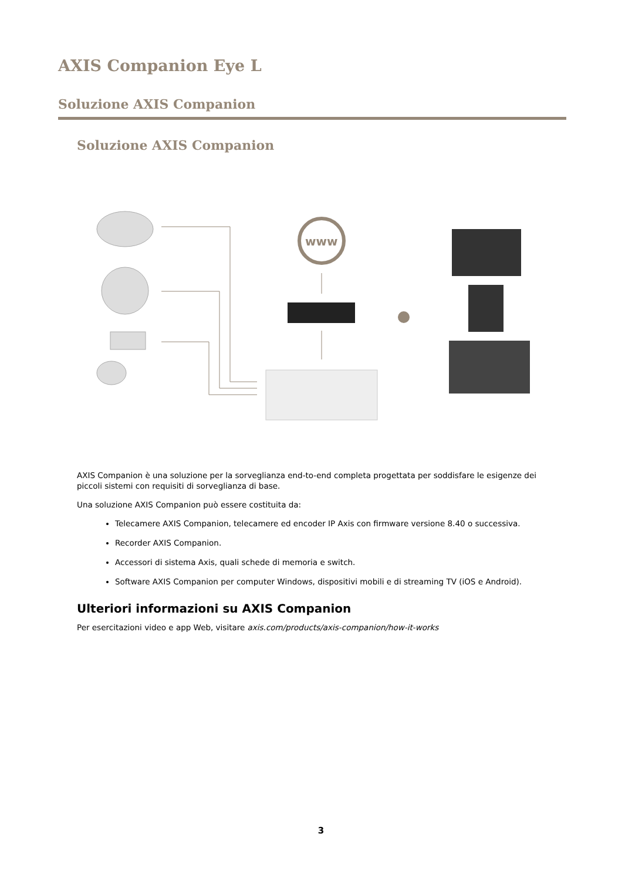AXIS Companion Eye L
Soluzione AXIS Companion
Soluzione AXIS Companion
www
AXIS Companion è una soluzione per la sorveglianza end-to-end completa progettata per soddisfare le esigenze dei piccoli sistemi con requisiti di sorveglianza di base.
Una soluzione AXIS Companion può essere costituita da:
Telecamere AXIS Companion, telecamere ed encoder IP Axis con firmware versione 8.40 o successiva.
Recorder AXIS Companion.
Accessori di sistema Axis, quali schede di memoria e switch.
Software AXIS Companion per computer Windows, dispositivi mobili e di streaming TV (iOS e Android).
Ulteriori informazioni su AXIS Companion
Per esercitazioni video e app Web, visitare axis.com/products/axis-companion/how-it-works
3